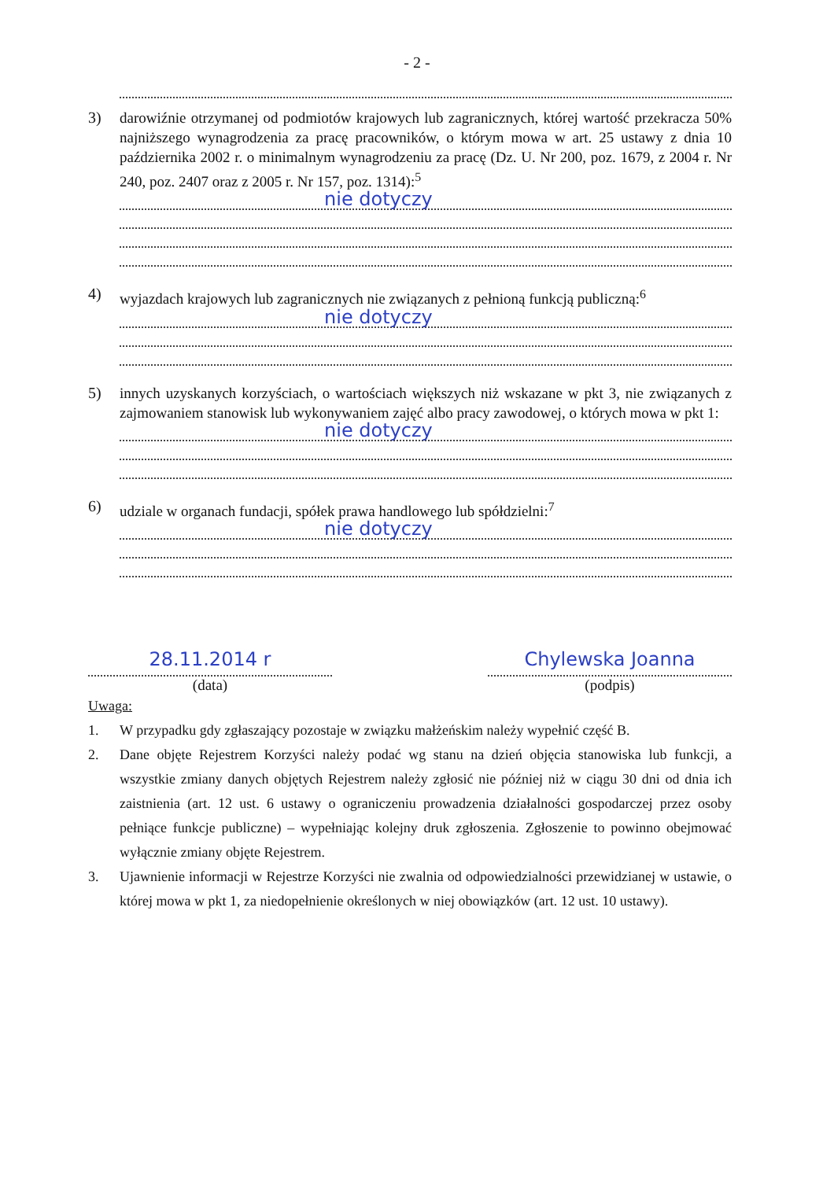- 2 -
3) darowiźnie otrzymanej od podmiotów krajowych lub zagranicznych, której wartość przekracza 50% najniższego wynagrodzenia za pracę pracowników, o którym mowa w art. 25 ustawy z dnia 10 października 2002 r. o minimalnym wynagrodzeniu za pracę (Dz. U. Nr 200, poz. 1679, z 2004 r. Nr 240, poz. 2407 oraz z 2005 r. Nr 157, poz. 1314):<sup>5</sup>
nie dotyczy
4) wyjazdach krajowych lub zagranicznych nie związanych z pełnioną funkcją publiczną:<sup>6</sup>
nie dotyczy
5) innych uzyskanych korzyściach, o wartościach większych niż wskazane w pkt 3, nie związanych z zajmowaniem stanowisk lub wykonywaniem zajęć albo pracy zawodowej, o których mowa w pkt 1:
nie dotyczy
6) udziale w organach fundacji, spółek prawa handlowego lub spółdzielni:<sup>7</sup>
nie dotyczy
28.11.2014 r
(data)
Chylewska Joanna
(podpis)
Uwaga:
1. W przypadku gdy zgłaszający pozostaje w związku małżeńskim należy wypełnić część B.
2. Dane objęte Rejestrem Korzyści należy podać wg stanu na dzień objęcia stanowiska lub funkcji, a wszystkie zmiany danych objętych Rejestrem należy zgłosić nie później niż w ciągu 30 dni od dnia ich zaistnienia (art. 12 ust. 6 ustawy o ograniczeniu prowadzenia działalności gospodarczej przez osoby pełniące funkcje publiczne) – wypełniając kolejny druk zgłoszenia. Zgłoszenie to powinno obejmować wyłącznie zmiany objęte Rejestrem.
3. Ujawnienie informacji w Rejestrze Korzyści nie zwalnia od odpowiedzialności przewidzianej w ustawie, o której mowa w pkt 1, za niedopełnienie określonych w niej obowiązków (art. 12 ust. 10 ustawy).